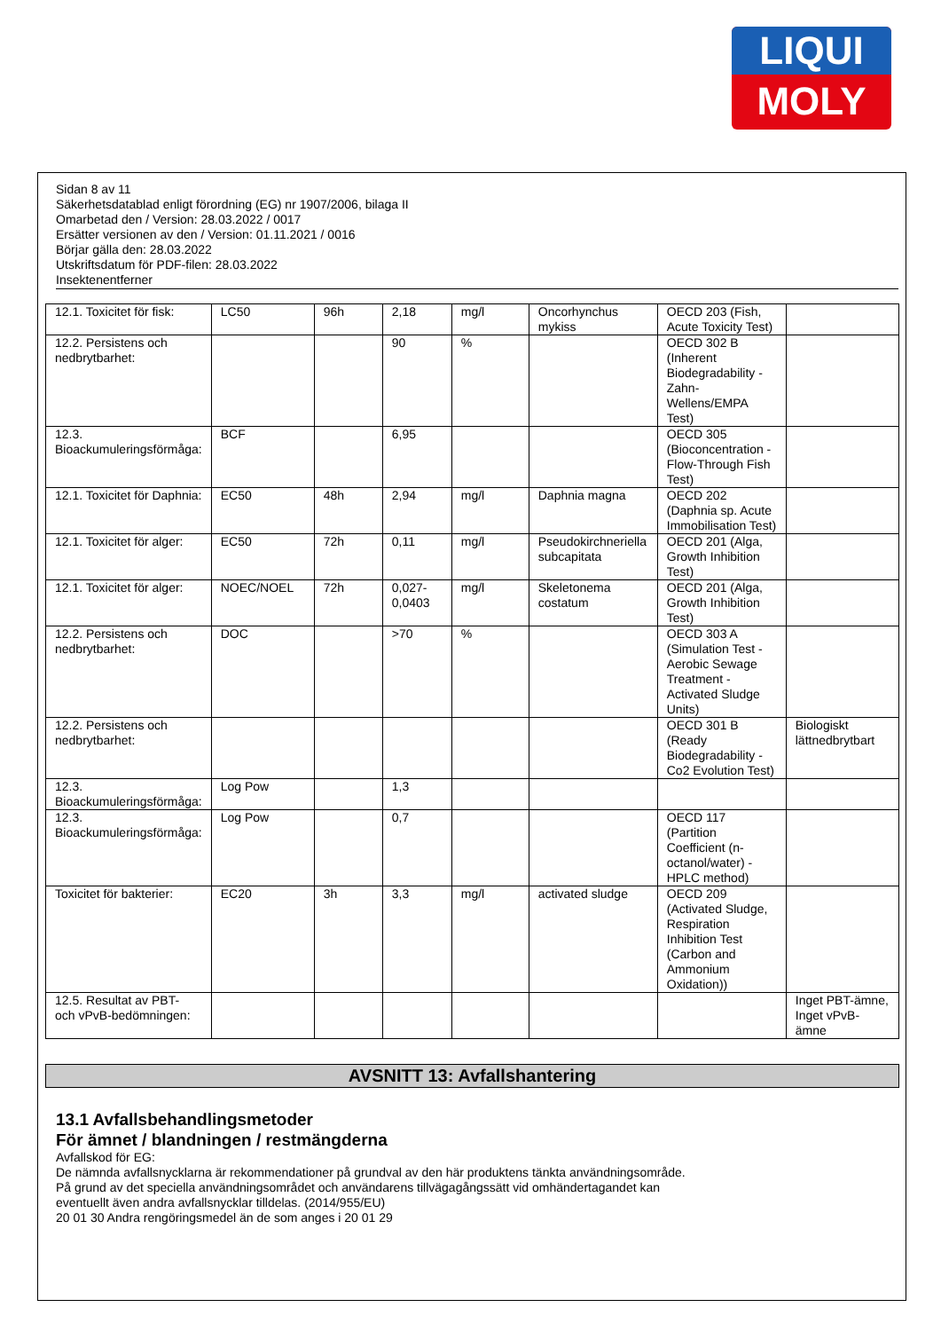LIQUI
MOLY
Sidan 8 av 11
Säkerhetsdatablad enligt förordning (EG) nr 1907/2006, bilaga II
Omarbetad den / Version: 28.03.2022 / 0017
Ersätter versionen av den / Version: 01.11.2021 / 0016
Börjar gälla den: 28.03.2022
Utskriftsdatum för PDF-filen: 28.03.2022
Insektenentferner
| 12.1. Toxicitet för fisk: | LC50 | 96h | 2,18 | mg/l | Oncorhynchus mykiss | OECD 203 (Fish, Acute Toxicity Test) | |
| 12.2. Persistens och nedbrytbarhet: | | | 90 | % | | OECD 302 B (Inherent Biodegradability - Zahn-Wellens/EMPA Test) | |
| 12.3. Bioackumuleringsförmåga: | BCF | | 6,95 | | | OECD 305 (Bioconcentration - Flow-Through Fish Test) | |
| 12.1. Toxicitet för Daphnia: | EC50 | 48h | 2,94 | mg/l | Daphnia magna | OECD 202 (Daphnia sp. Acute Immobilisation Test) | |
| 12.1. Toxicitet för alger: | EC50 | 72h | 0,11 | mg/l | Pseudokirchneriella subcapitata | OECD 201 (Alga, Growth Inhibition Test) | |
| 12.1. Toxicitet för alger: | NOEC/NOEL | 72h | 0,027-0,0403 | mg/l | Skeletonema costatum | OECD 201 (Alga, Growth Inhibition Test) | |
| 12.2. Persistens och nedbrytbarhet: | DOC | | >70 | % | | OECD 303 A (Simulation Test - Aerobic Sewage Treatment - Activated Sludge Units) | |
| 12.2. Persistens och nedbrytbarhet: | | | | | | OECD 301 B (Ready Biodegradability - Co2 Evolution Test) | Biologiskt lättnedbrytbart |
| 12.3. Bioackumuleringsförmåga: | Log Pow | | 1,3 | | | | |
| 12.3. Bioackumuleringsförmåga: | Log Pow | | 0,7 | | | OECD 117 (Partition Coefficient (n-octanol/water) - HPLC method) | |
| Toxicitet för bakterier: | EC20 | 3h | 3,3 | mg/l | activated sludge | OECD 209 (Activated Sludge, Respiration Inhibition Test (Carbon and Ammonium Oxidation)) | |
| 12.5. Resultat av PBT- och vPvB-bedömningen: | | | | | | | Inget PBT-ämne, Inget vPvB-ämne |
AVSNITT 13: Avfallshantering
13.1 Avfallsbehandlingsmetoder
För ämnet / blandningen / restmängderna
Avfallskod för EG:
De nämnda avfallsnycklarna är rekommendationer på grundval av den här produktens tänkta användningsområde.
På grund av det speciella användningsområdet och användarens tillvägagångssätt vid omhändertagandet kan
eventuellt även andra avfallsnycklar tilldelas. (2014/955/EU)
20 01 30 Andra rengöringsmedel än de som anges i 20 01 29